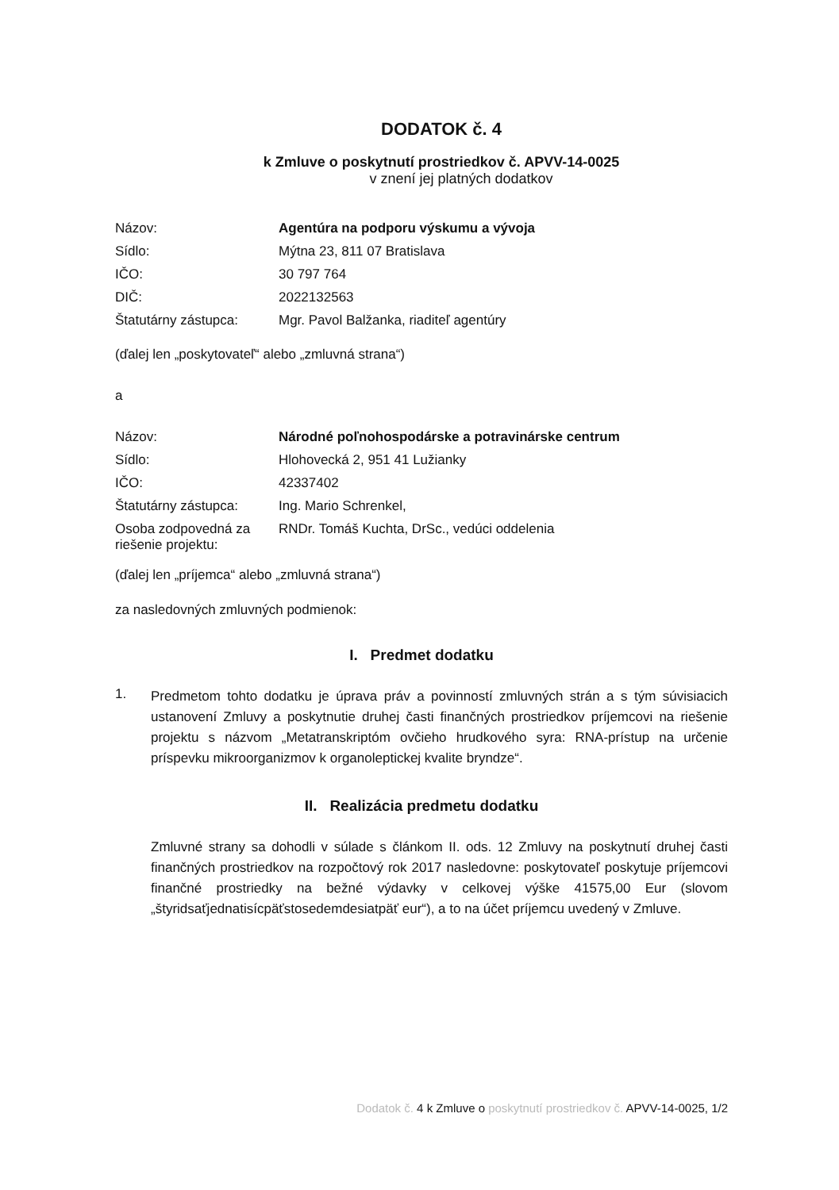DODATOK č. 4
k Zmluve o poskytnutí prostriedkov č. APVV-14-0025
v znení jej platných dodatkov
| Názov: | Agentúra na podporu výskumu a vývoja |
| Sídlo: | Mýtna 23, 811 07 Bratislava |
| IČO: | 30 797 764 |
| DIČ: | 2022132563 |
| Štatutárny zástupca: | Mgr. Pavol Balžanka, riaditeľ agentúry |
(ďalej len „poskytovateľ“ alebo „zmluvná strana“)
a
| Názov: | Národné poľnohospodárske a potravinárske centrum |
| Sídlo: | Hlohovecká 2, 951 41 Lužianky |
| IČO: | 42337402 |
| Štatutárny zástupca: | Ing. Mario Schrenkel, |
| Osoba zodpovedná za riešenie projektu: | RNDr. Tomáš Kuchta, DrSc., vedúci oddelenia |
(ďalej len „príjemca“ alebo „zmluvná strana“)
za nasledovných zmluvných podmienok:
I. Predmet dodatku
1.
Predmetom tohto dodatku je úprava práv a povinností zmluvných strán a s tým súvisiacich ustanovení Zmluvy a poskytnutie druhej časti finančných prostriedkov príjemcovi na riešenie projektu s názvom „Metatranskriptóm ovčieho hrudkového syra: RNA-prístup na určenie príspevku mikroorganizmov k organoleptickej kvalite bryndze“.
II. Realizácia predmetu dodatku
Zmluvné strany sa dohodli v súlade s článkom II. ods. 12 Zmluvy na poskytnutí druhej časti finančných prostriedkov na rozpočtový rok 2017 nasledovne: poskytovateľ poskytuje príjemcovi finančné prostriedky na bežné výdavky v celkovej výške 41575,00 Eur (slovom „štyridsaťjednatisícpäťstosedemdesiatpäť eur“), a to na účet príjemcu uvedený v Zmluve.
Dodatok č. 4 k Zmluve o poskytnutí prostriedkov č. APVV-14-0025, 1/2